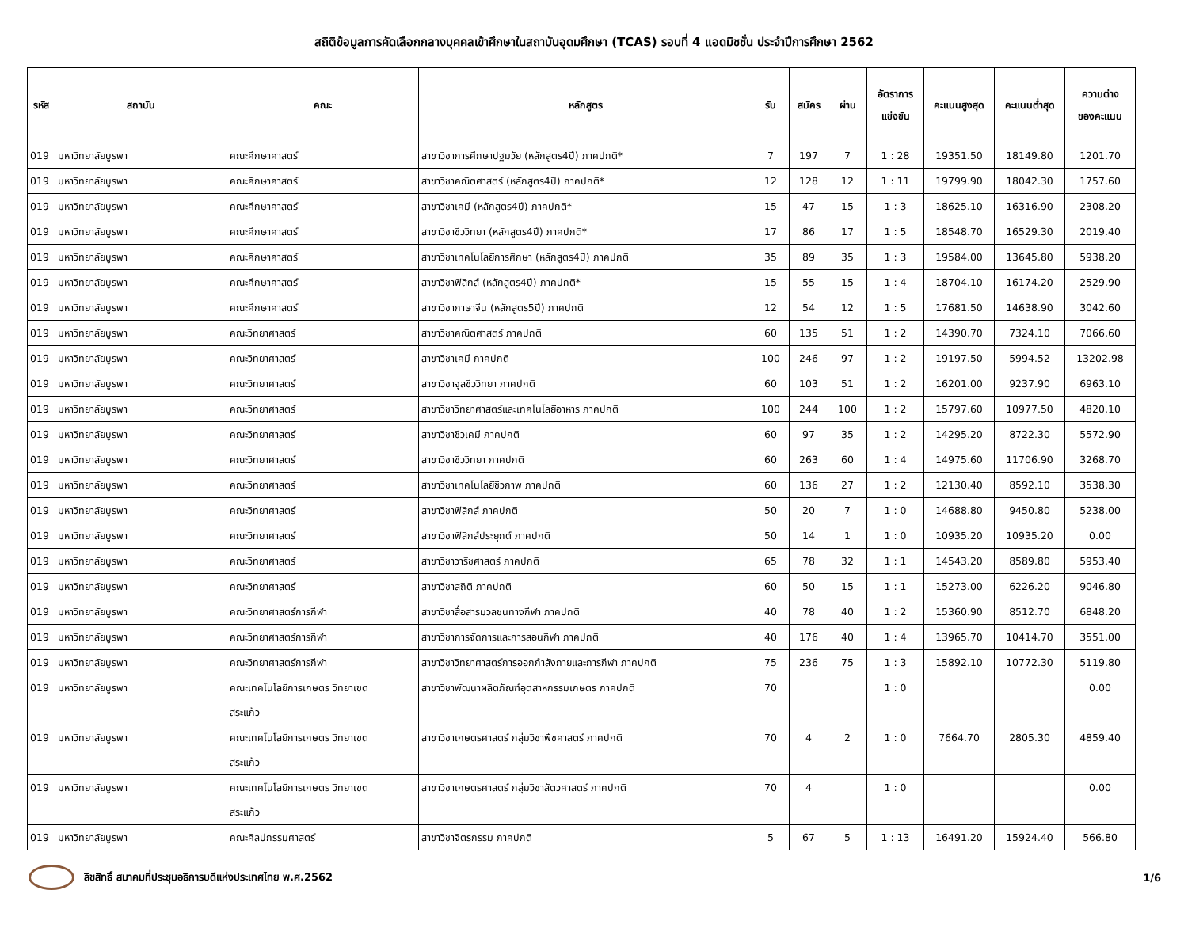สถิติข้อมูลการคัดเลือกกลางบุคคลเข้าศึกษาในสถาบันอุดมศึกษา (TCAS) รอบที่ 4 แอดมิชชั่น ประจำปีการศึกษา 2562
| รหัส | สถาบัน | คณะ | หลักสูตร | รับ | สมัคร | ผ่าน | อัตราการ แข่งขัน | คะแนนสูงสุด | คะแนนต่ำสุด | ความต่าง ของคะแนน |
| --- | --- | --- | --- | --- | --- | --- | --- | --- | --- | --- |
| 019 | มหาวิทยาลัยบูรพา | คณะศึกษาศาสตร์ | สาขาวิชาการศึกษาปฐมวัย (หลักสูตร4ปี) ภาคปกติ* | 7 | 197 | 7 | 1 : 28 | 19351.50 | 18149.80 | 1201.70 |
| 019 | มหาวิทยาลัยบูรพา | คณะศึกษาศาสตร์ | สาขาวิชาคณิตศาสตร์ (หลักสูตร4ปี) ภาคปกติ* | 12 | 128 | 12 | 1 : 11 | 19799.90 | 18042.30 | 1757.60 |
| 019 | มหาวิทยาลัยบูรพา | คณะศึกษาศาสตร์ | สาขาวิชาเคมี (หลักสูตร4ปี) ภาคปกติ* | 15 | 47 | 15 | 1 : 3 | 18625.10 | 16316.90 | 2308.20 |
| 019 | มหาวิทยาลัยบูรพา | คณะศึกษาศาสตร์ | สาขาวิชาชีววิทยา (หลักสูตร4ปี) ภาคปกติ* | 17 | 86 | 17 | 1 : 5 | 18548.70 | 16529.30 | 2019.40 |
| 019 | มหาวิทยาลัยบูรพา | คณะศึกษาศาสตร์ | สาขาวิชาเทคโนโลยีการศึกษา (หลักสูตร4ปี) ภาคปกติ | 35 | 89 | 35 | 1 : 3 | 19584.00 | 13645.80 | 5938.20 |
| 019 | มหาวิทยาลัยบูรพา | คณะศึกษาศาสตร์ | สาขาวิชาฟิสิกส์ (หลักสูตร4ปี) ภาคปกติ* | 15 | 55 | 15 | 1 : 4 | 18704.10 | 16174.20 | 2529.90 |
| 019 | มหาวิทยาลัยบูรพา | คณะศึกษาศาสตร์ | สาขาวิชาภาษาจีน (หลักสูตร5ปี) ภาคปกติ | 12 | 54 | 12 | 1 : 5 | 17681.50 | 14638.90 | 3042.60 |
| 019 | มหาวิทยาลัยบูรพา | คณะวิทยาศาสตร์ | สาขาวิชาคณิตศาสตร์ ภาคปกติ | 60 | 135 | 51 | 1 : 2 | 14390.70 | 7324.10 | 7066.60 |
| 019 | มหาวิทยาลัยบูรพา | คณะวิทยาศาสตร์ | สาขาวิชาเคมี ภาคปกติ | 100 | 246 | 97 | 1 : 2 | 19197.50 | 5994.52 | 13202.98 |
| 019 | มหาวิทยาลัยบูรพา | คณะวิทยาศาสตร์ | สาขาวิชาจุลชีววิทยา ภาคปกติ | 60 | 103 | 51 | 1 : 2 | 16201.00 | 9237.90 | 6963.10 |
| 019 | มหาวิทยาลัยบูรพา | คณะวิทยาศาสตร์ | สาขาวิชาวิทยาศาสตร์และเทคโนโลยีอาหาร ภาคปกติ | 100 | 244 | 100 | 1 : 2 | 15797.60 | 10977.50 | 4820.10 |
| 019 | มหาวิทยาลัยบูรพา | คณะวิทยาศาสตร์ | สาขาวิชาชีวเคมี ภาคปกติ | 60 | 97 | 35 | 1 : 2 | 14295.20 | 8722.30 | 5572.90 |
| 019 | มหาวิทยาลัยบูรพา | คณะวิทยาศาสตร์ | สาขาวิชาชีววิทยา ภาคปกติ | 60 | 263 | 60 | 1 : 4 | 14975.60 | 11706.90 | 3268.70 |
| 019 | มหาวิทยาลัยบูรพา | คณะวิทยาศาสตร์ | สาขาวิชาเทคโนโลยีชีวภาพ ภาคปกติ | 60 | 136 | 27 | 1 : 2 | 12130.40 | 8592.10 | 3538.30 |
| 019 | มหาวิทยาลัยบูรพา | คณะวิทยาศาสตร์ | สาขาวิชาฟิสิกส์ ภาคปกติ | 50 | 20 | 7 | 1 : 0 | 14688.80 | 9450.80 | 5238.00 |
| 019 | มหาวิทยาลัยบูรพา | คณะวิทยาศาสตร์ | สาขาวิชาฟิสิกส์ประยุกต์ ภาคปกติ | 50 | 14 | 1 | 1 : 0 | 10935.20 | 10935.20 | 0.00 |
| 019 | มหาวิทยาลัยบูรพา | คณะวิทยาศาสตร์ | สาขาวิชาวาริชศาสตร์ ภาคปกติ | 65 | 78 | 32 | 1 : 1 | 14543.20 | 8589.80 | 5953.40 |
| 019 | มหาวิทยาลัยบูรพา | คณะวิทยาศาสตร์ | สาขาวิชาสถิติ ภาคปกติ | 60 | 50 | 15 | 1 : 1 | 15273.00 | 6226.20 | 9046.80 |
| 019 | มหาวิทยาลัยบูรพา | คณะวิทยาศาสตร์การกีฬา | สาขาวิชาสื่อสารมวลชนทางกีฬา ภาคปกติ | 40 | 78 | 40 | 1 : 2 | 15360.90 | 8512.70 | 6848.20 |
| 019 | มหาวิทยาลัยบูรพา | คณะวิทยาศาสตร์การกีฬา | สาขาวิชาการจัดการและการสอนกีฬา ภาคปกติ | 40 | 176 | 40 | 1 : 4 | 13965.70 | 10414.70 | 3551.00 |
| 019 | มหาวิทยาลัยบูรพา | คณะวิทยาศาสตร์การกีฬา | สาขาวิชาวิทยาศาสตร์การออกกำลังกายและการกีฬา ภาคปกติ | 75 | 236 | 75 | 1 : 3 | 15892.10 | 10772.30 | 5119.80 |
| 019 | มหาวิทยาลัยบูรพา | คณะเทคโนโลยีการเกษตร วิทยาเขต สระแก้ว | สาขาวิชาพัฒนาผลิตภัณฑ์อุตสาหกรรมเกษตร ภาคปกติ | 70 | | | 1 : 0 | | | 0.00 |
| 019 | มหาวิทยาลัยบูรพา | คณะเทคโนโลยีการเกษตร วิทยาเขต สระแก้ว | สาขาวิชาเกษตรศาสตร์ กลุ่มวิชาพืชศาสตร์ ภาคปกติ | 70 | 4 | 2 | 1 : 0 | 7664.70 | 2805.30 | 4859.40 |
| 019 | มหาวิทยาลัยบูรพา | คณะเทคโนโลยีการเกษตร วิทยาเขต สระแก้ว | สาขาวิชาเกษตรศาสตร์ กลุ่มวิชาสัตวศาสตร์ ภาคปกติ | 70 | 4 | | 1 : 0 | | | 0.00 |
| 019 | มหาวิทยาลัยบูรพา | คณะศิลปกรรมศาสตร์ | สาขาวิชาจิตรกรรม ภาคปกติ | 5 | 67 | 5 | 1 : 13 | 16491.20 | 15924.40 | 566.80 |
ลิขสิทธิ์ สมาคมที่ประชุมอธิการบดีแห่งประเทศไทย พ.ศ.2562
1/6